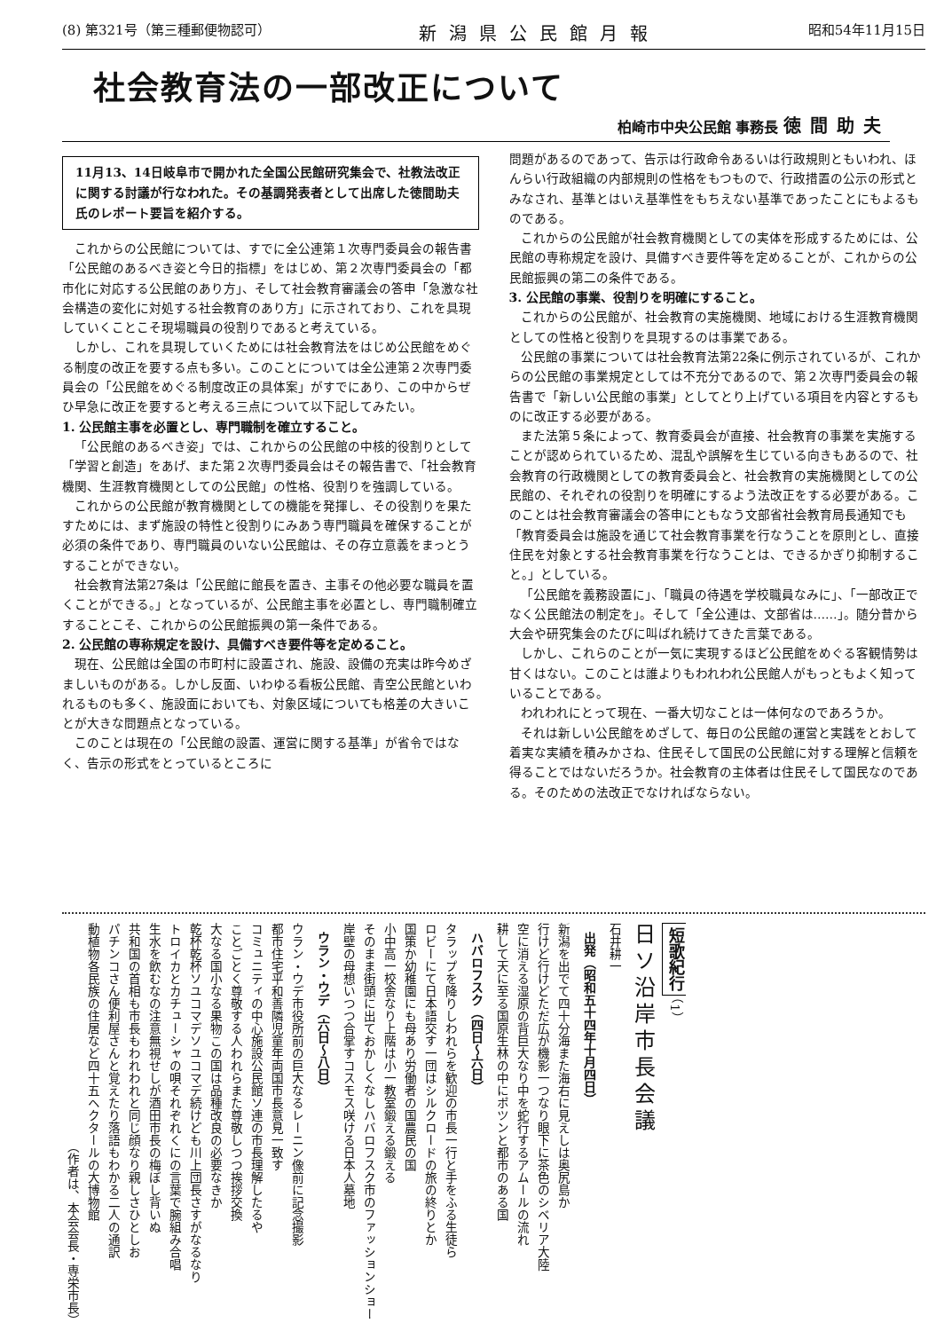(8) 第321号（第三種郵便物認可） 新潟県公民館月報 昭和54年11月15日
社会教育法の一部改正について
柏崎市中央公民館 事務長 徳間助夫
11月13、14日岐阜市で開かれた全国公民館研究集会で、社教法改正に関する討議が行なわれた。その基調発表者として出席した徳間助夫氏のレポート要旨を紹介する。
これからの公民館については、すでに全公連第１次専門委員会の報告書「公民館のあるべき姿と今日的指標」をはじめ、第２次専門委員会の「都市化に対応する公民館のあり方」、そして社会教育審議会の答申「急激な社会構造の変化に対処する社会教育のあり方」に示されており、これを具現していくことこそ現場職員の役割りであると考えている。
しかし、これを具現していくためには社会教育法をはじめ公民館をめぐる制度の改正を要する点も多い。このことについては全公連第２次専門委員会の「公民館をめぐる制度改正の具体案」がすでにあり、この中からぜひ早急に改正を要すると考える三点について以下記してみたい。
1. 公民館主事を必置とし、専門職制を確立すること。
「公民館のあるべき姿」では、これからの公民館の中核的役割りとして「学習と創造」をあげ、また第２次専門委員会はその報告書で、「社会教育機関、生涯教育機関としての公民館」の性格、役割りを強調している。
これからの公民館が教育機関としての機能を発揮し、その役割りを果たすためには、まず施設の特性と役割りにみあう専門職員を確保することが必須の条件であり、専門職員のいない公民館は、その存立意義をまっとうすることができない。
社会教育法第27条は「公民館に館長を置き、主事その他必要な職員を置くことができる。」となっているが、公民館主事を必置とし、専門職制確立することこそ、これからの公民館振興の第一条件である。
2. 公民館の専称規定を設け、具備すべき要件等を定めること。
現在、公民館は全国の市町村に設置され、施設、設備の充実は昨今めざましいものがある。しかし反面、いわゆる看板公民館、青空公民館といわれるものも多く、施設面においても、対象区域についても格差の大きいことが大きな問題点となっている。
このことは現在の「公民館の設置、運営に関する基準」が省令ではなく、告示の形式をとっているところに
問題があるのであって、告示は行政命令あるいは行政規則ともいわれ、ほんらい行政組織の内部規則の性格をもつもので、行政措置の公示の形式とみなされ、基準とはいえ基準性をもちえない基準であったことにもよるものである。
これからの公民館が社会教育機関としての実体を形成するためには、公民館の専称規定を設け、具備すべき要件等を定めることが、これからの公民館振興の第二の条件である。
3. 公民館の事業、役割りを明確にすること。
これからの公民館が、社会教育の実施機関、地域における生涯教育機関としての性格と役割りを具現するのは事業である。
公民館の事業については社会教育法第22条に例示されているが、これからの公民館の事業規定としては不充分であるので、第２次専門委員会の報告書で「新しい公民館の事業」としてとり上げている項目を内容とするものに改正する必要がある。
また法第５条によって、教育委員会が直接、社会教育の事業を実施することが認められているため、混乱や誤解を生じている向きもあるので、社会教育の行政機関としての教育委員会と、社会教育の実施機関としての公民館の、それぞれの役割りを明確にするよう法改正をする必要がある。このことは社会教育審議会の答申にともなう文部省社会教育局長通知でも「教育委員会は施設を通じて社会教育事業を行なうことを原則とし、直接住民を対象とする社会教育事業を行なうことは、できるかぎり抑制すること。」としている。
「公民館を義務設置に」、「職員の待遇を学校職員なみに」、「一部改正でなく公民館法の制定を」。そして「全公連は、文部省は……」。随分昔から大会や研究集会のたびに叫ばれ続けてきた言葉である。
しかし、これらのことが一気に実現するほど公民館をめぐる客観情勢は甘くはない。このことは誰よりもわれわれ公民館人がもっともよく知っていることである。
われわれにとって現在、一番大切なことは一体何なのであろうか。
それは新しい公民館をめざして、毎日の公民館の運営と実践をとおして着実な実績を積みかさね、住民そして国民の公民館に対する理解と信頼を得ることではないだろうか。社会教育の主体者は住民そして国民なのである。そのための法改正でなければならない。
短歌紀行 （1）
日ソ沿岸市長会議
石井耕一
出発（昭和五十四年十月四日）
新潟を出でて四十分海また海右に見えしは奥尻島か
行けど行けどただ広が機影一つなり眼下に茶色のシベリア大陸
空に消える湿原の背巨大なり中を蛇行するアムールの流れ
耕して天に至る国原生林の中にポツンと都市のある国
ハバロフスク（四日〜六日）
タラップを降りしわれらを歓迎の市長一行と手をふる生徒ら
ロビーにて日本語交す一団はシルクロードの旅の終りとか
国策か幼稚園にも母あり労働者の国農民の国
小中高一校舎なり上階は小一教室鍛える鍛える
そのまま街頭に出ておかしくなしハバロフスク市のファッションショー
岸壁の母想いつつ合掌すコスモス咲ける日本人墓地
ウラン・ウデ（六日〜八日）
ウラン・ウデ市役所前の巨大なるレーニン像前に記念撮影
都市住宅平和善隣児童年両国市長意見一致す
コミュニティの中心施設公民館ソ連の市長理解したるや
ことごとく尊敬する人われらまた尊敬しつつ挨拶交換
大なる国小なる果物この国は品種改良の必要なきか
乾杯乾杯ソユコマデソユコマデ続けども川上団長さすがなるなり
トロイカとカチューシャの唄それぞれくにの言葉で腕組み合唱
生水を飲むなの注意無視せしが酒田市長の梅ぼし背いぬ
共和国の首相も市長もわれわれと同じ顔なり親しさひとしお
パチンコさん便利屋さんと覚えたり落語もわかる二人の通訳
動植物各民族の住居など四十五ヘクタールの大博物館
（作者は、本会会長・専栄市長）